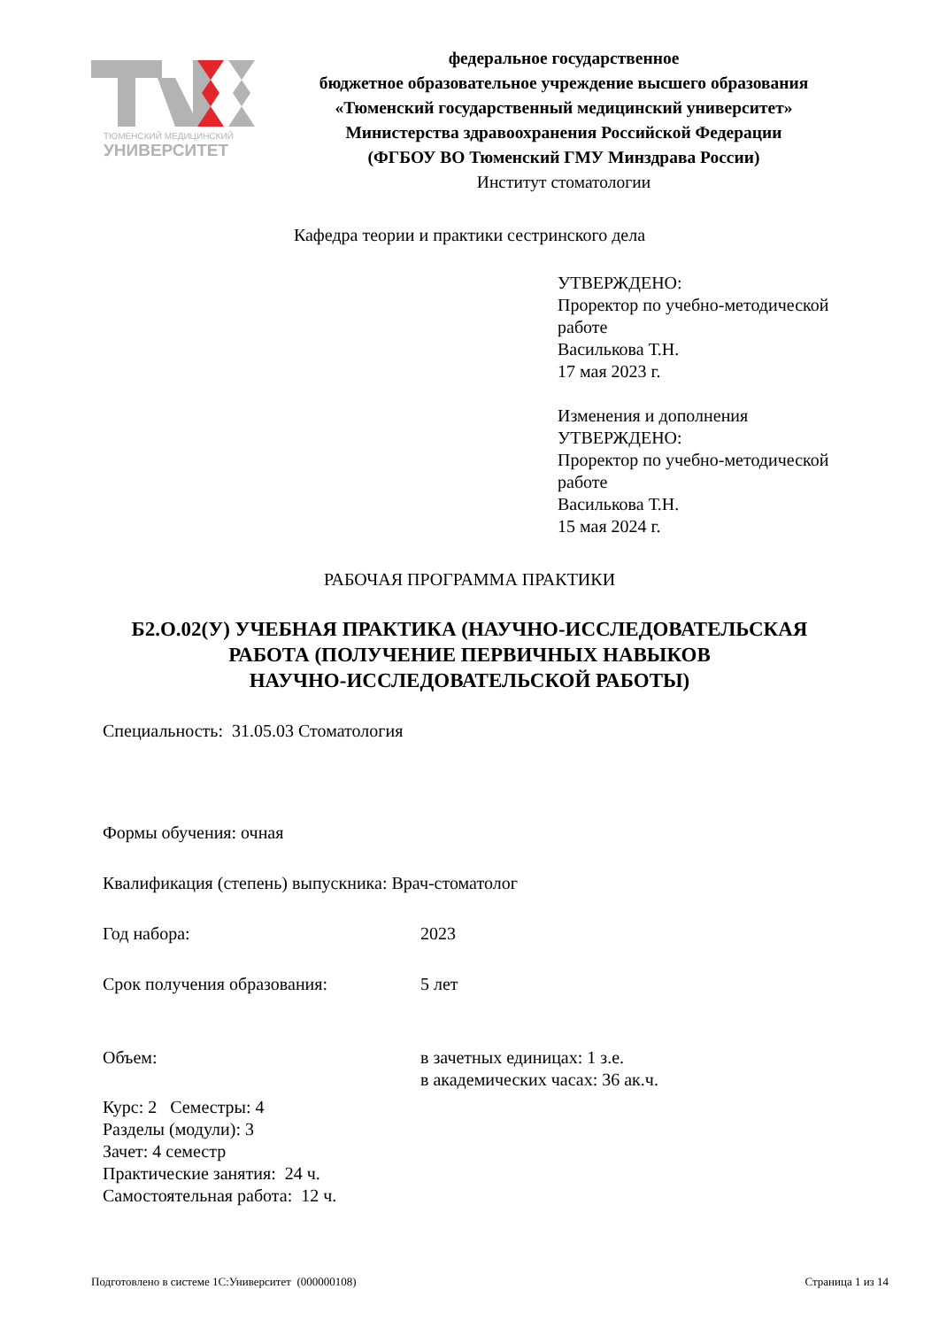ТЮМЕНСКИЙ МЕДИЦИНСКИЙ
УНИВЕРСИТЕТ
федеральное государственное
бюджетное образовательное учреждение высшего образования
«Тюменский государственный медицинский университет»
Министерства здравоохранения Российской Федерации
(ФГБОУ ВО Тюменский ГМУ Минздрава России)
Институт стоматологии
Кафедра теории и практики сестринского дела
УТВЕРЖДЕНО:
Проректор по учебно-методической
работе
Василькова Т.Н.
17 мая 2023 г.
Изменения и дополнения
УТВЕРЖДЕНО:
Проректор по учебно-методической
работе
Василькова Т.Н.
15 мая 2024 г.
РАБОЧАЯ ПРОГРАММА ПРАКТИКИ
Б2.О.02(У) УЧЕБНАЯ ПРАКТИКА (НАУЧНО-ИССЛЕДОВАТЕЛЬСКАЯ
РАБОТА (ПОЛУЧЕНИЕ ПЕРВИЧНЫХ НАВЫКОВ
НАУЧНО-ИССЛЕДОВАТЕЛЬСКОЙ РАБОТЫ)
Специальность: 31.05.03 Стоматология
Формы обучения: очная
Квалификация (степень) выпускника: Врач-стоматолог
Год набора: 2023
Срок получения образования: 5 лет
Объем: в зачетных единицах: 1 з.е.
в академических часах: 36 ак.ч.
Курс: 2 Семестры: 4
Разделы (модули): 3
Зачет: 4 семестр
Практические занятия: 24 ч.
Самостоятельная работа: 12 ч.
Подготовлено в системе 1С:Университет (000000108) Страница 1 из 14